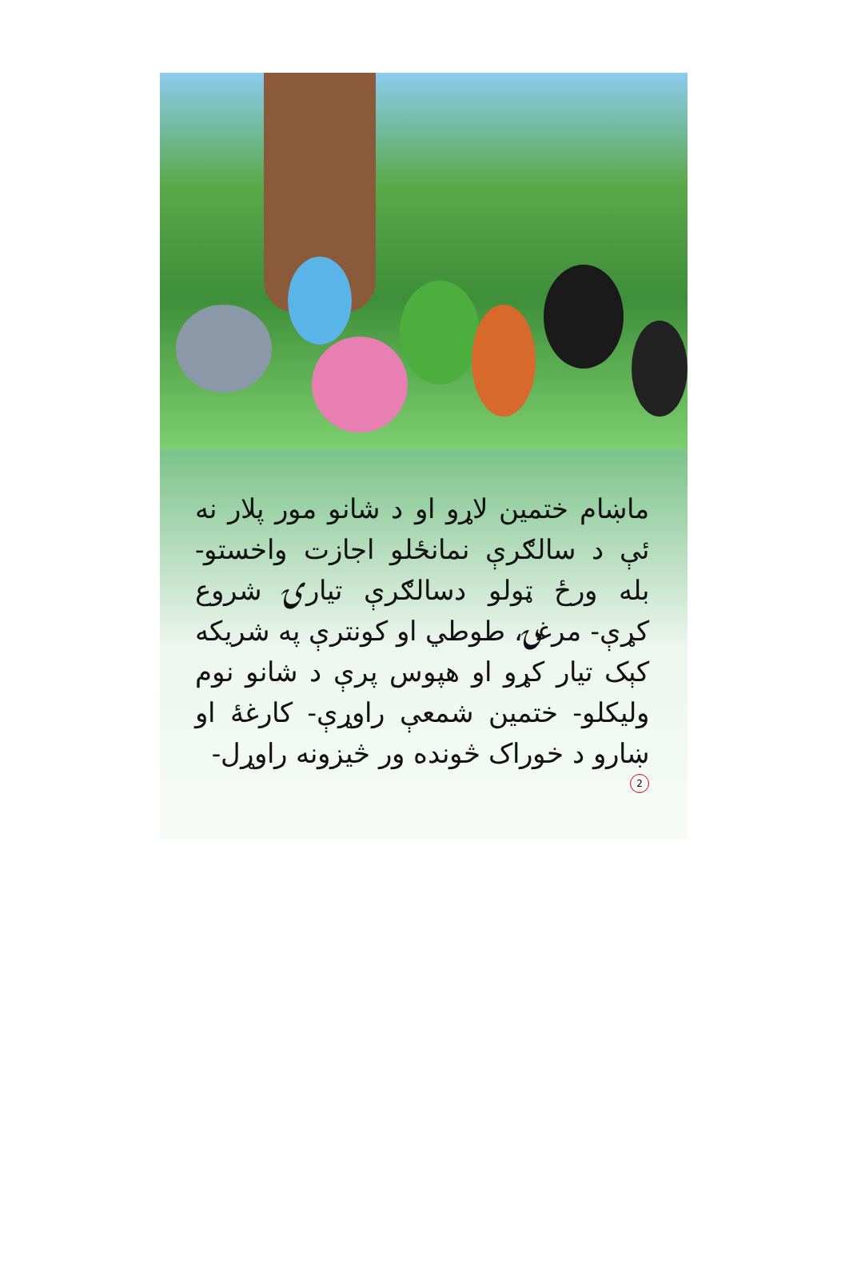ماښام ختمین لاړو او د شانو مور پلار نه ئې د سالګرې نمانځلو اجازت واخستو- بله ورځ ټولو دسالګرې تیارۍ شروع کړې- مرغۍ، طوطي او کونترې په شریکه کېک تیار کړو او هپوس پرې د شانو نوم ولیکلو- ختمین شمعې راوړې- کارغۀ او ښارو د خوراک څونده ور څیزونه راوړل-
2